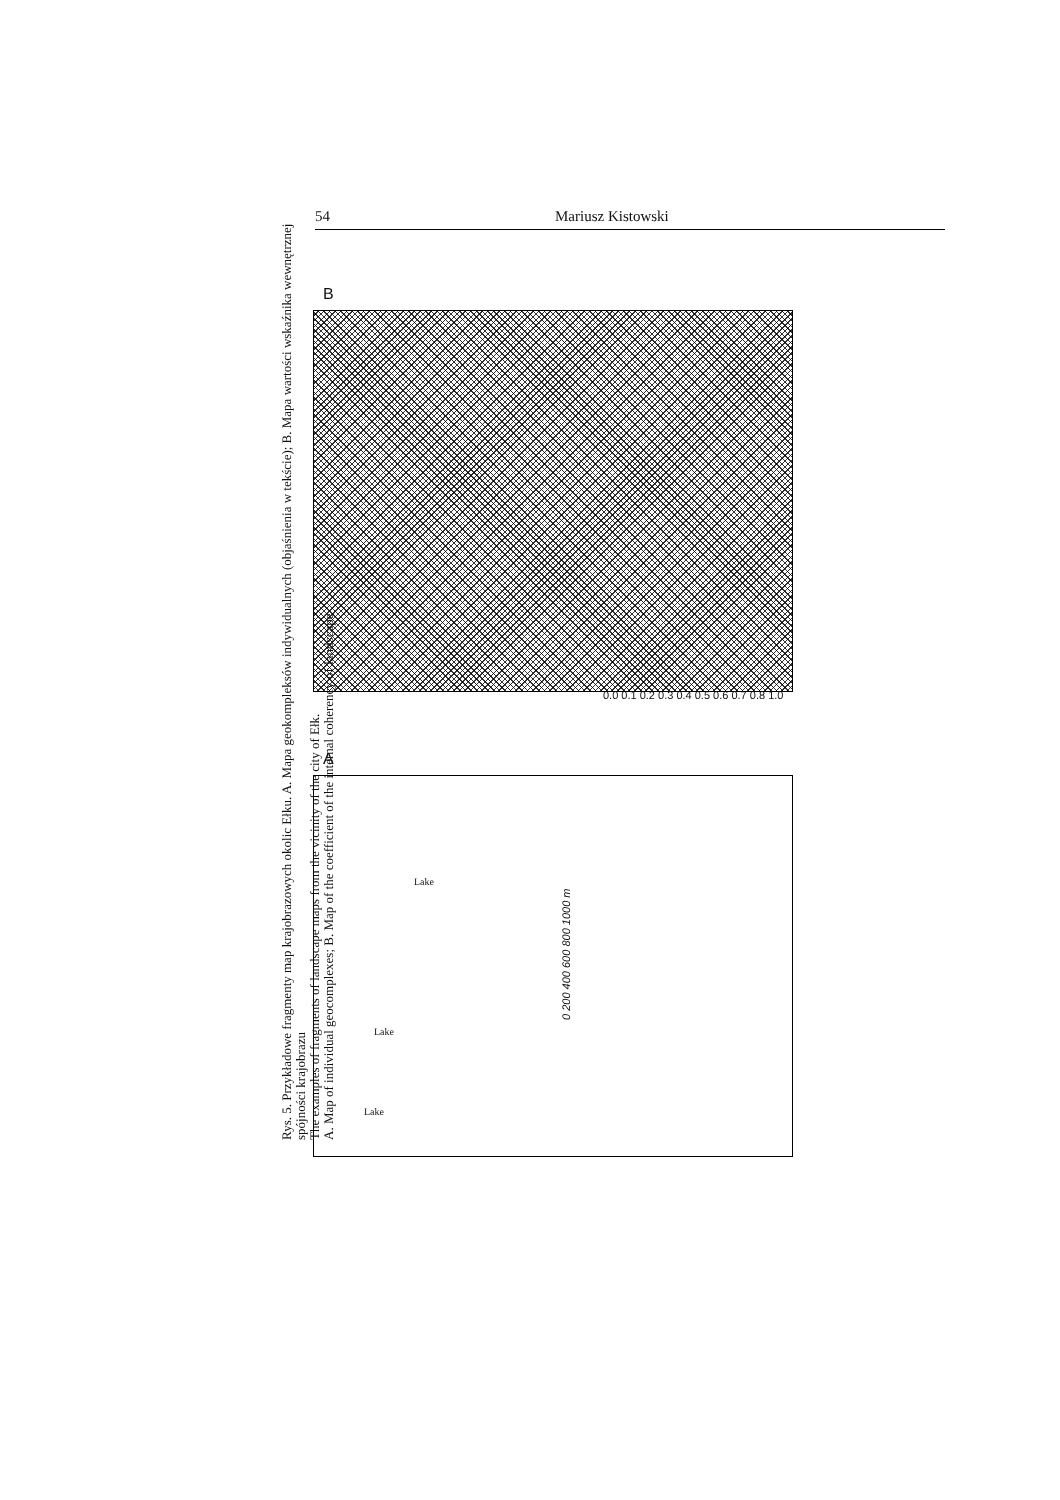54 Mariusz Kistowski
B
0.0 0.1 0.2 0.3 0.4 0.5 0.6 0.7 0.8 1.0
A
Lake
Lake
Lake
0 200 400 600 800 1000 m
Rys. 5. Przykładowe fragmenty map krajobrazowych okolic Ełku. A. Mapa geokompleksów indywidualnych (objaśnienia w tekście); B. Mapa wartości wskaźnika wewnętrznej spójności krajobrazu
The examples of fragments of landscape maps from the vicinity of the city of Ełk.
A. Map of individual geocomplexes; B. Map of the coefficient of the internal coherency of landscape